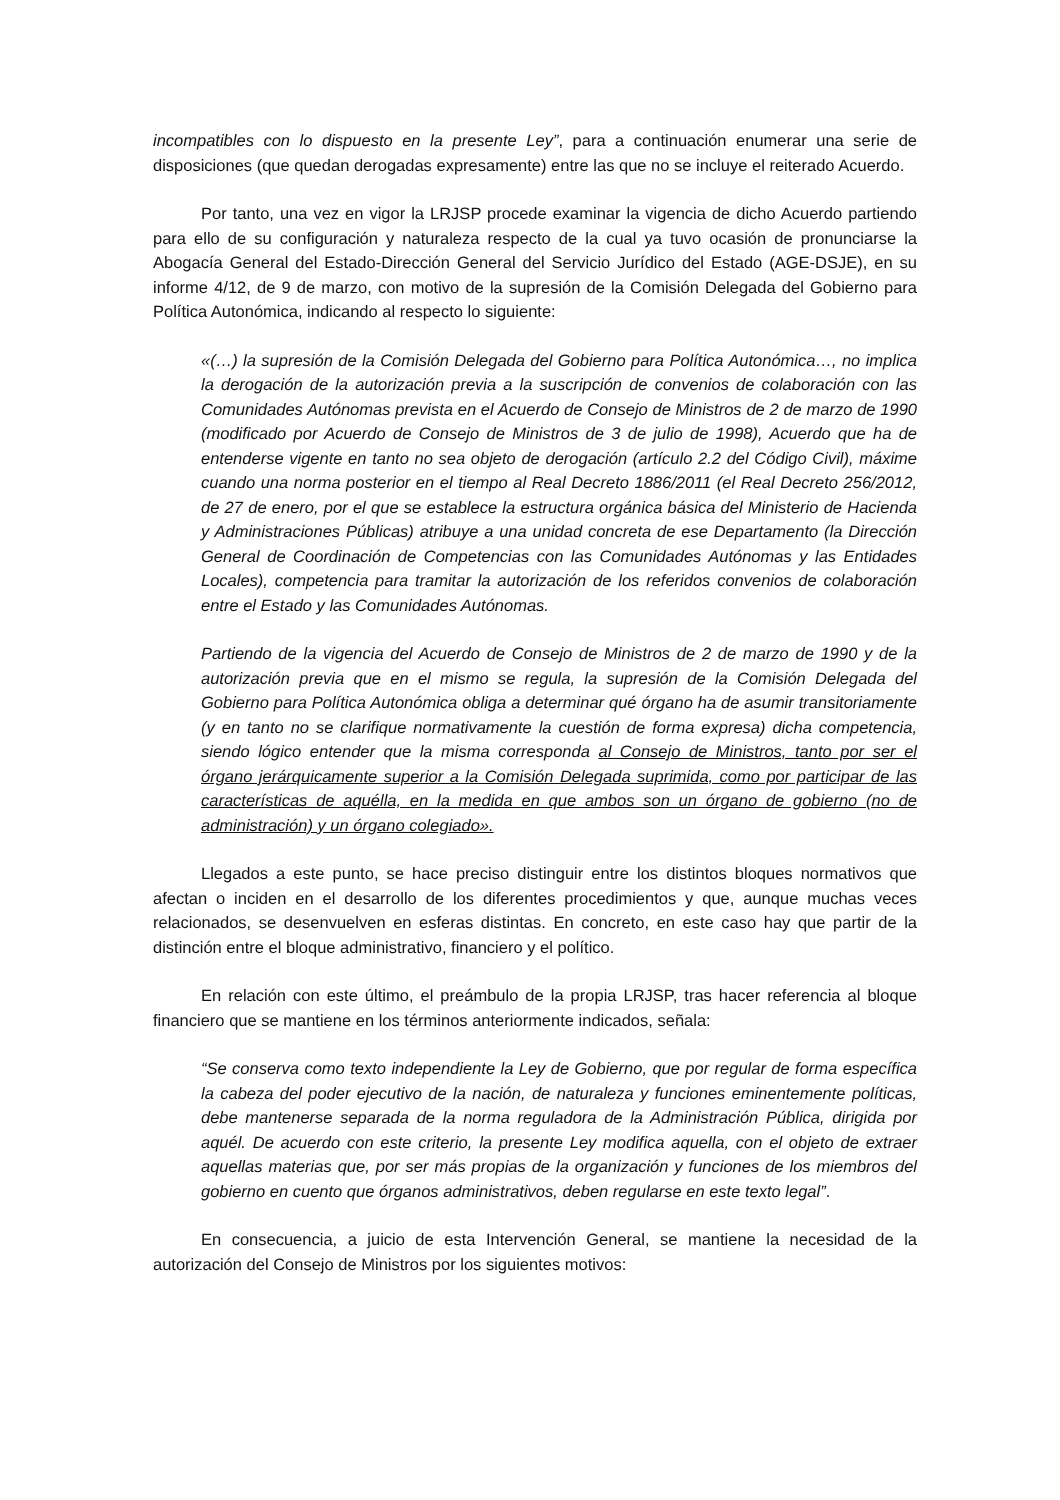incompatibles con lo dispuesto en la presente Ley”, para a continuación enumerar una serie de disposiciones (que quedan derogadas expresamente) entre las que no se incluye el reiterado Acuerdo.
Por tanto, una vez en vigor la LRJSP procede examinar la vigencia de dicho Acuerdo partiendo para ello de su configuración y naturaleza respecto de la cual ya tuvo ocasión de pronunciarse la Abogacía General del Estado-Dirección General del Servicio Jurídico del Estado (AGE-DSJE), en su informe 4/12, de 9 de marzo, con motivo de la supresión de la Comisión Delegada del Gobierno para Política Autonómica, indicando al respecto lo siguiente:
«(…) la supresión de la Comisión Delegada del Gobierno para Política Autonómica…, no implica la derogación de la autorización previa a la suscripción de convenios de colaboración con las Comunidades Autónomas prevista en el Acuerdo de Consejo de Ministros de 2 de marzo de 1990 (modificado por Acuerdo de Consejo de Ministros de 3 de julio de 1998), Acuerdo que ha de entenderse vigente en tanto no sea objeto de derogación (artículo 2.2 del Código Civil), máxime cuando una norma posterior en el tiempo al Real Decreto 1886/2011 (el Real Decreto 256/2012, de 27 de enero, por el que se establece la estructura orgánica básica del Ministerio de Hacienda y Administraciones Públicas) atribuye a una unidad concreta de ese Departamento (la Dirección General de Coordinación de Competencias con las Comunidades Autónomas y las Entidades Locales), competencia para tramitar la autorización de los referidos convenios de colaboración entre el Estado y las Comunidades Autónomas.
Partiendo de la vigencia del Acuerdo de Consejo de Ministros de 2 de marzo de 1990 y de la autorización previa que en el mismo se regula, la supresión de la Comisión Delegada del Gobierno para Política Autonómica obliga a determinar qué órgano ha de asumir transitoriamente (y en tanto no se clarifique normativamente la cuestión de forma expresa) dicha competencia, siendo lógico entender que la misma corresponda al Consejo de Ministros, tanto por ser el órgano jerárquicamente superior a la Comisión Delegada suprimida, como por participar de las características de aquélla, en la medida en que ambos son un órgano de gobierno (no de administración) y un órgano colegiado».
Llegados a este punto, se hace preciso distinguir entre los distintos bloques normativos que afectan o inciden en el desarrollo de los diferentes procedimientos y que, aunque muchas veces relacionados, se desenvuelven en esferas distintas. En concreto, en este caso hay que partir de la distinción entre el bloque administrativo, financiero y el político.
En relación con este último, el preámbulo de la propia LRJSP, tras hacer referencia al bloque financiero que se mantiene en los términos anteriormente indicados, señala:
“Se conserva como texto independiente la Ley de Gobierno, que por regular de forma específica la cabeza del poder ejecutivo de la nación, de naturaleza y funciones eminentemente políticas, debe mantenerse separada de la norma reguladora de la Administración Pública, dirigida por aquél. De acuerdo con este criterio, la presente Ley modifica aquella, con el objeto de extraer aquellas materias que, por ser más propias de la organización y funciones de los miembros del gobierno en cuento que órganos administrativos, deben regularse en este texto legal”.
En consecuencia, a juicio de esta Intervención General, se mantiene la necesidad de la autorización del Consejo de Ministros por los siguientes motivos: